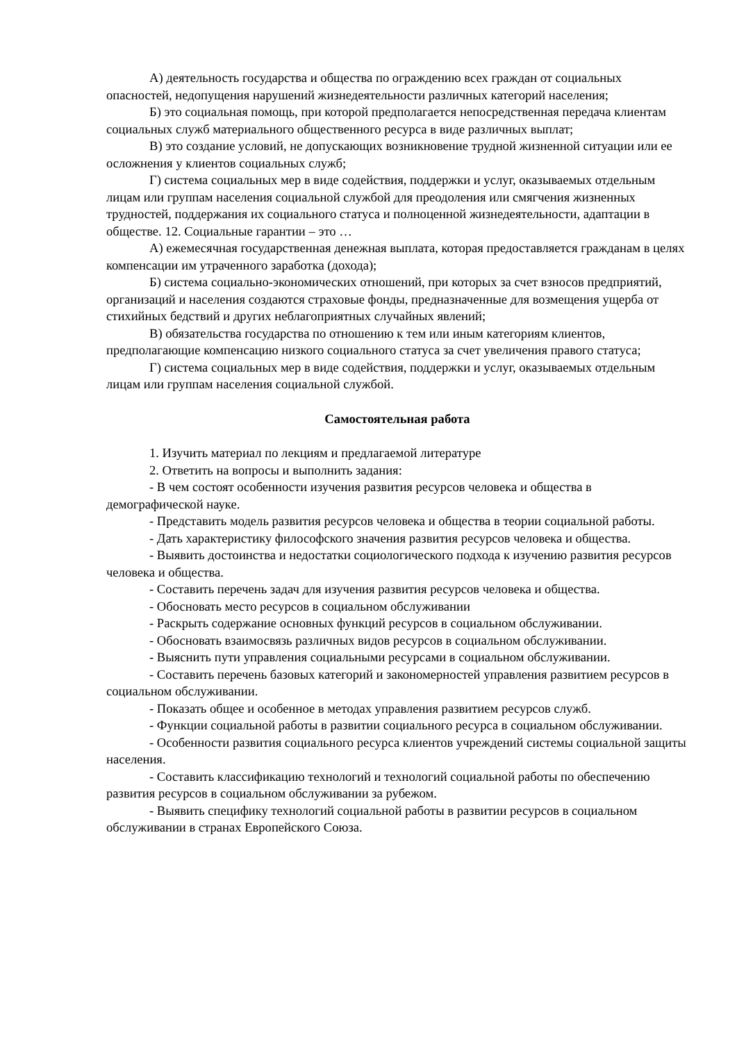А) деятельность государства и общества по ограждению всех граждан от социальных опасностей, недопущения нарушений жизнедеятельности различных категорий населения;
Б) это социальная помощь, при которой предполагается непосредственная передача клиентам социальных служб материального общественного ресурса в виде различных выплат;
В) это создание условий, не допускающих возникновение трудной жизненной ситуации или ее осложнения у клиентов социальных служб;
Г) система социальных мер в виде содействия, поддержки и услуг, оказываемых отдельным лицам или группам населения социальной службой для преодоления или смягчения жизненных трудностей, поддержания их социального статуса и полноценной жизнедеятельности, адаптации в обществе. 12. Социальные гарантии – это …
А) ежемесячная государственная денежная выплата, которая предоставляется гражданам в целях компенсации им утраченного заработка (дохода);
Б) система социально-экономических отношений, при которых за счет взносов предприятий, организаций и населения создаются страховые фонды, предназначенные для возмещения ущерба от стихийных бедствий и других неблагоприятных случайных явлений;
В) обязательства государства по отношению к тем или иным категориям клиентов, предполагающие компенсацию низкого социального статуса за счет увеличения правого статуса;
Г) система социальных мер в виде содействия, поддержки и услуг, оказываемых отдельным лицам или группам населения социальной службой.
Самостоятельная работа
1. Изучить материал по лекциям и предлагаемой литературе
2. Ответить на вопросы и выполнить задания:
- В чем состоят особенности изучения развития ресурсов человека и общества в демографической науке.
- Представить модель развития ресурсов человека и общества в теории социальной работы.
- Дать характеристику философского значения развития ресурсов человека и общества.
- Выявить достоинства и недостатки социологического подхода к изучению развития ресурсов человека и общества.
- Составить перечень задач для изучения развития ресурсов человека и общества.
- Обосновать место ресурсов в социальном обслуживании
- Раскрыть содержание основных функций ресурсов в социальном обслуживании.
- Обосновать взаимосвязь различных видов ресурсов в социальном обслуживании.
- Выяснить пути управления социальными ресурсами в социальном обслуживании.
- Составить перечень базовых категорий и закономерностей управления развитием ресурсов в социальном обслуживании.
- Показать общее и особенное в методах управления развитием ресурсов служб.
- Функции социальной работы в развитии социального ресурса в социальном обслуживании.
- Особенности развития социального ресурса клиентов учреждений системы социальной защиты населения.
- Составить классификацию технологий и технологий социальной работы по обеспечению развития ресурсов в социальном обслуживании за рубежом.
- Выявить специфику технологий социальной работы в развитии ресурсов в социальном обслуживании в странах Европейского Союза.